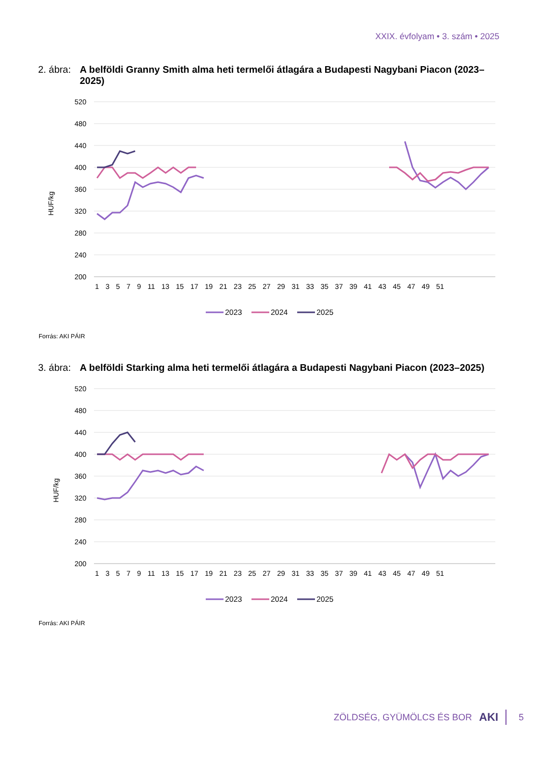XXIX. évfolyam • 3. szám • 2025
2. ábra: A belföldi Granny Smith alma heti termelői átlagára a Budapesti Nagybani Piacon (2023–2025)
HUF/kg
520
480
440
400
360
320
280
240
200
1 3 5 7 9 11 13 15 17 19 21 23 25 27 29 31 33 35 37 39 41 43 45 47 49 51
2023
2024
2025
Forrás: AKI PÁIR
3. ábra: A belföldi Starking alma heti termelői átlagára a Budapesti Nagybani Piacon (2023–2025)
HUF/kg
520
480
440
400
360
320
280
240
200
1 3 5 7 9 11 13 15 17 19 21 23 25 27 29 31 33 35 37 39 41 43 45 47 49 51
2023
2024
2025
Forrás: AKI PÁIR
ZÖLDSÉG, GYÜMÖLCS ÉS BOR AKI 5